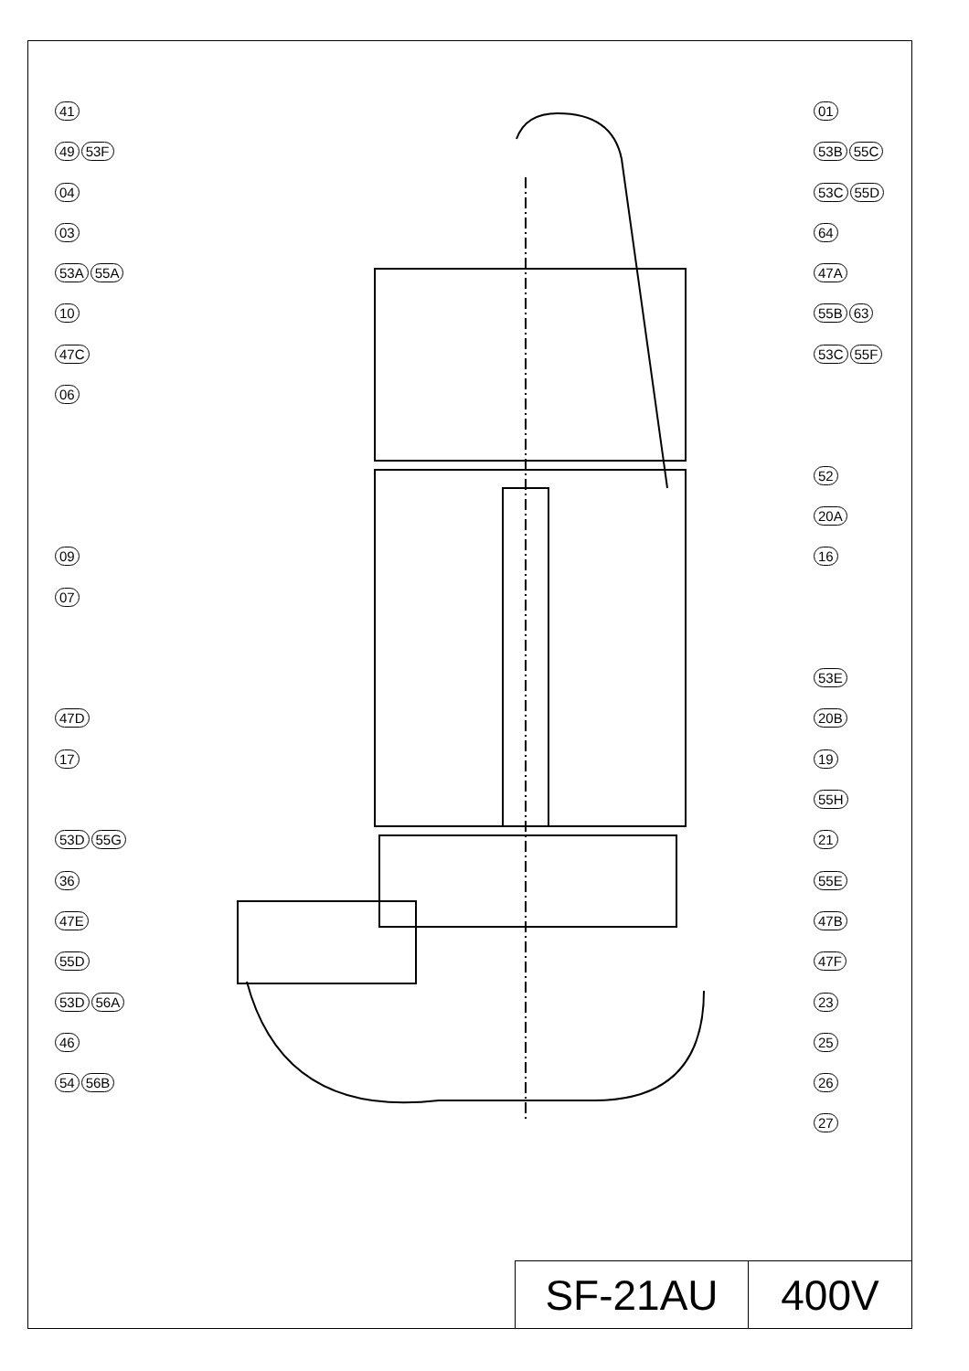41
49 53F
04
03
53A 55A
10
47C
06
09
07
47D
17
53D 55G
36
47E
55D
53D 56A
46
54 56B
01
53B 55C
53C 55D
64
47A
55B 63
53C 55F
52
20A
16
53E
20B
19
55H
21
55E
47B
47F
23
25
26
27
SF-21AU 400V